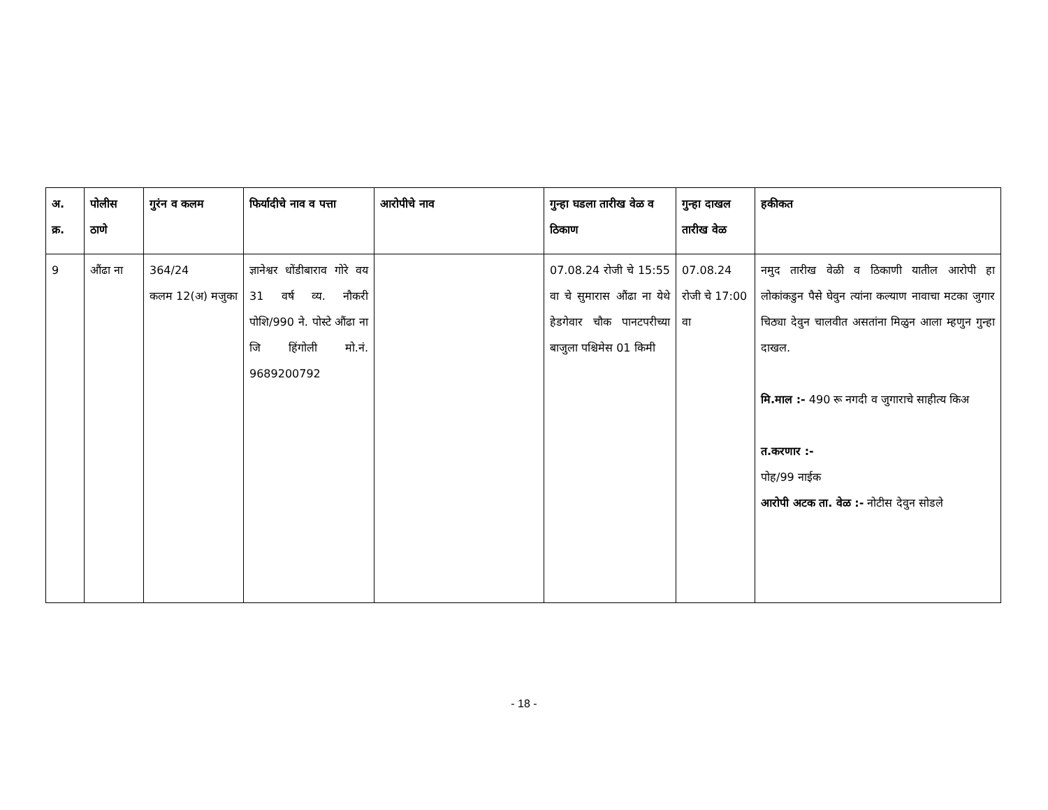| अ. क्र. | पोलीस ठाणे | गुरंन व कलम | फिर्यादीचे नाव व पत्ता | आरोपीचे नाव | गुन्हा घडला तारीख वेळ व ठिकाण | गुन्हा दाखल तारीख वेळ | हकीकत |
| --- | --- | --- | --- | --- | --- | --- | --- |
| 9 | औंढा ना | 364/24 कलम 12(अ) मजुका | ज्ञानेश्वर धोंडीबाराव गोरे वय 31 वर्ष व्य. नौकरी पोशि/990 ने. पोस्टे औंढा ना जि हिंगोली मो.नं. 9689200792 | | 07.08.24 रोजी चे 15:55 वा चे सुमारास औंढा ना येथे हेडगेवार चौक पानटपरीच्या बाजुला पश्चिमेस 01 किमी | 07.08.24 रोजी चे 17:00 वा | नमुद तारीख वेळी व ठिकाणी यातील आरोपी हा लोकांकडुन पैसे घेवुन त्यांना कल्याण नावाचा मटका जुगार चिठ्या देवुन चालवीत असतांना मिळुन आला म्हणुन गुन्हा दाखल. मि.माल :- 490 रू नगदी व जुगाराचे साहीत्य किअ त.करणार :- पोह/99 नाईक आरोपी अटक ता. वेळ :- नोटीस देवुन सोडले |
- 18 -